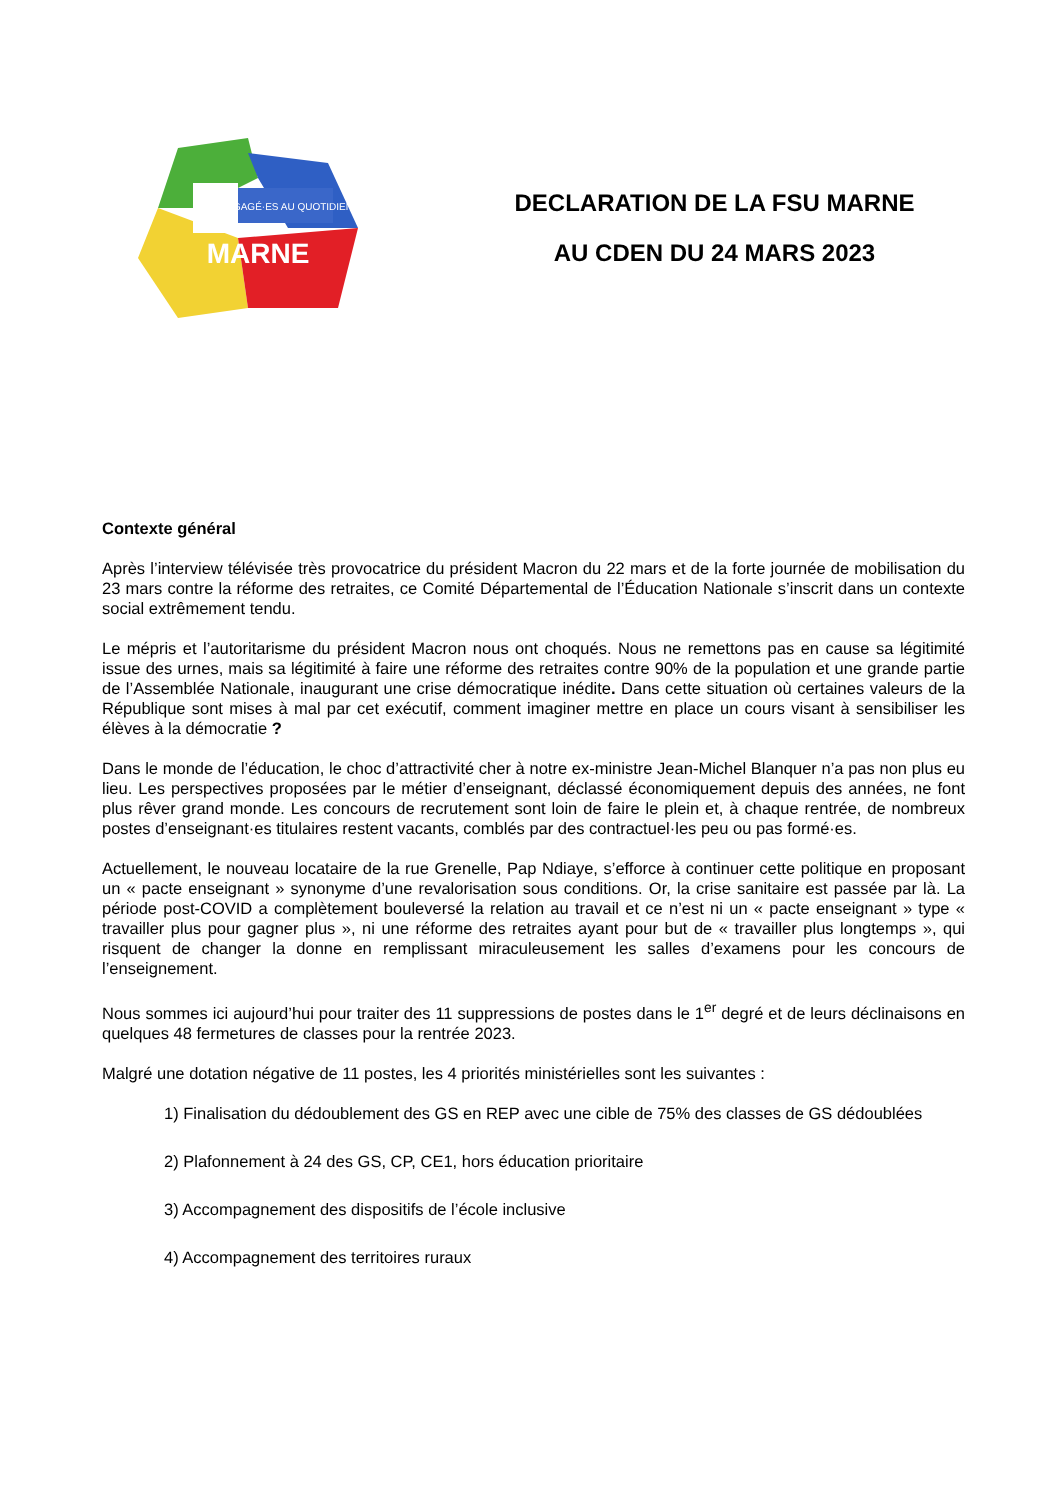ENGAGÉ·ES AU QUOTIDIEN
MARNE
DECLARATION DE LA FSU MARNE
AU CDEN DU 24 MARS 2023
Contexte général
Après l’interview télévisée très provocatrice du président Macron du 22 mars et de la forte journée de mobilisation du 23 mars contre la réforme des retraites, ce Comité Départemental de l’Éducation Nationale s’inscrit dans un contexte social extrêmement tendu.
Le mépris et l’autoritarisme du président Macron nous ont choqués. Nous ne remettons pas en cause sa légitimité issue des urnes, mais sa légitimité à faire une réforme des retraites contre 90% de la population et une grande partie de l’Assemblée Nationale, inaugurant une crise démocratique inédite. Dans cette situation où certaines valeurs de la République sont mises à mal par cet exécutif, comment imaginer mettre en place un cours visant à sensibiliser les élèves à la démocratie ?
Dans le monde de l’éducation, le choc d’attractivité cher à notre ex-ministre Jean-Michel Blanquer n’a pas non plus eu lieu. Les perspectives proposées par le métier d’enseignant, déclassé économiquement depuis des années, ne font plus rêver grand monde. Les concours de recrutement sont loin de faire le plein et, à chaque rentrée, de nombreux postes d’enseignant·es titulaires restent vacants, comblés par des contractuel·les peu ou pas formé·es.
Actuellement, le nouveau locataire de la rue Grenelle, Pap Ndiaye, s’efforce à continuer cette politique en proposant un « pacte enseignant » synonyme d’une revalorisation sous conditions. Or, la crise sanitaire est passée par là. La période post-COVID a complètement bouleversé la relation au travail et ce n’est ni un « pacte enseignant » type « travailler plus pour gagner plus », ni une réforme des retraites ayant pour but de « travailler plus longtemps », qui risquent de changer la donne en remplissant miraculeusement les salles d’examens pour les concours de l’enseignement.
Nous sommes ici aujourd’hui pour traiter des 11 suppressions de postes dans le 1<sup>er</sup> degré et de leurs déclinaisons en quelques 48 fermetures de classes pour la rentrée 2023.
Malgré une dotation négative de 11 postes, les 4 priorités ministérielles sont les suivantes :
1) Finalisation du dédoublement des GS en REP avec une cible de 75% des classes de GS dédoublées
2) Plafonnement à 24 des GS, CP, CE1, hors éducation prioritaire
3) Accompagnement des dispositifs de l’école inclusive
4) Accompagnement des territoires ruraux